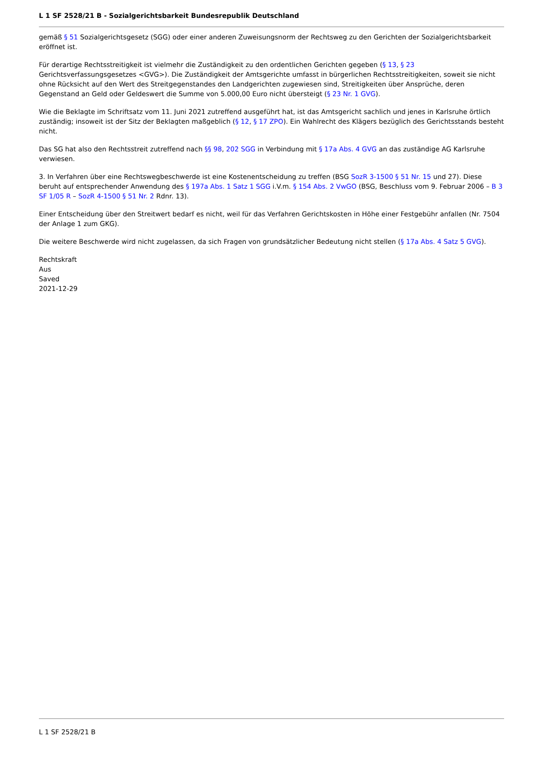L 1 SF 2528/21 B - Sozialgerichtsbarkeit Bundesrepublik Deutschland
gemäß § 51 Sozialgerichtsgesetz (SGG) oder einer anderen Zuweisungsnorm der Rechtsweg zu den Gerichten der Sozialgerichtsbarkeit eröffnet ist.
Für derartige Rechtsstreitigkeit ist vielmehr die Zuständigkeit zu den ordentlichen Gerichten gegeben (§ 13, § 23 Gerichtsverfassungsgesetzes <GVG>). Die Zuständigkeit der Amtsgerichte umfasst in bürgerlichen Rechtsstreitigkeiten, soweit sie nicht ohne Rücksicht auf den Wert des Streitgegenstandes den Landgerichten zugewiesen sind, Streitigkeiten über Ansprüche, deren Gegenstand an Geld oder Geldeswert die Summe von 5.000,00 Euro nicht übersteigt (§ 23 Nr. 1 GVG).
Wie die Beklagte im Schriftsatz vom 11. Juni 2021 zutreffend ausgeführt hat, ist das Amtsgericht sachlich und jenes in Karlsruhe örtlich zuständig; insoweit ist der Sitz der Beklagten maßgeblich (§ 12, § 17 ZPO). Ein Wahlrecht des Klägers bezüglich des Gerichtsstands besteht nicht.
Das SG hat also den Rechtsstreit zutreffend nach §§ 98, 202 SGG in Verbindung mit § 17a Abs. 4 GVG an das zuständige AG Karlsruhe verwiesen.
3. In Verfahren über eine Rechtswegbeschwerde ist eine Kostenentscheidung zu treffen (BSG SozR 3-1500 § 51 Nr. 15 und 27). Diese beruht auf entsprechender Anwendung des § 197a Abs. 1 Satz 1 SGG i.V.m. § 154 Abs. 2 VwGO (BSG, Beschluss vom 9. Februar 2006 – B 3 SF 1/05 R – SozR 4-1500 § 51 Nr. 2 Rdnr. 13).
Einer Entscheidung über den Streitwert bedarf es nicht, weil für das Verfahren Gerichtskosten in Höhe einer Festgebühr anfallen (Nr. 7504 der Anlage 1 zum GKG).
Die weitere Beschwerde wird nicht zugelassen, da sich Fragen von grundsätzlicher Bedeutung nicht stellen (§ 17a Abs. 4 Satz 5 GVG).
Rechtskraft
Aus
Saved
2021-12-29
L 1 SF 2528/21 B